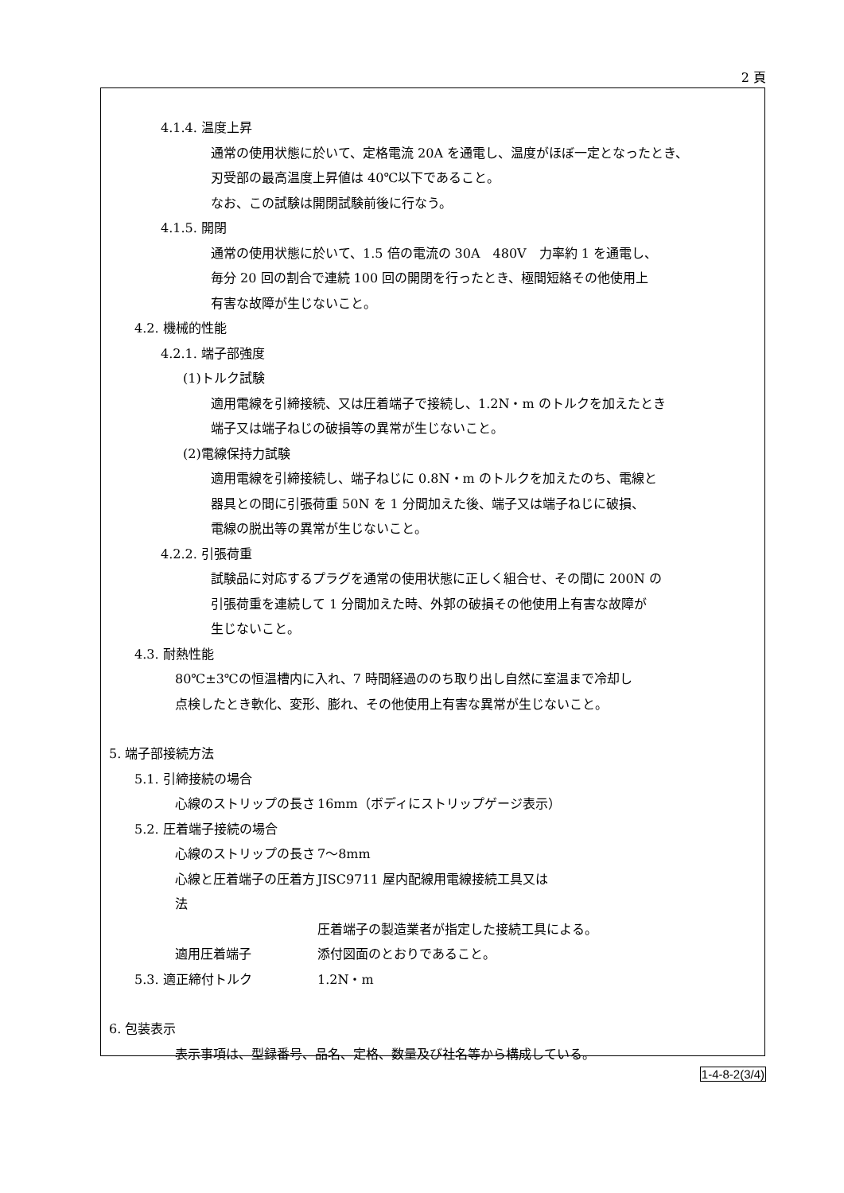2 頁
4.1.4. 温度上昇
通常の使用状態に於いて、定格電流 20A を通電し、温度がほぼ一定となったとき、
刃受部の最高温度上昇値は 40℃以下であること。
なお、この試験は開閉試験前後に行なう。
4.1.5. 開閉
通常の使用状態に於いて、1.5 倍の電流の 30A　480V　力率約 1 を通電し、
毎分 20 回の割合で連続 100 回の開閉を行ったとき、極間短絡その他使用上
有害な故障が生じないこと。
4.2. 機械的性能
4.2.1. 端子部強度
(1)トルク試験
適用電線を引締接続、又は圧着端子で接続し、1.2N・m のトルクを加えたとき
端子又は端子ねじの破損等の異常が生じないこと。
(2)電線保持力試験
適用電線を引締接続し、端子ねじに 0.8N・m のトルクを加えたのち、電線と
器具との間に引張荷重 50N を 1 分間加えた後、端子又は端子ねじに破損、
電線の脱出等の異常が生じないこと。
4.2.2. 引張荷重
試験品に対応するプラグを通常の使用状態に正しく組合せ、その間に 200N の
引張荷重を連続して 1 分間加えた時、外郭の破損その他使用上有害な故障が
生じないこと。
4.3. 耐熱性能
80℃±3℃の恒温槽内に入れ、7 時間経過ののち取り出し自然に室温まで冷却し
点検したとき軟化、変形、膨れ、その他使用上有害な異常が生じないこと。
5. 端子部接続方法
5.1. 引締接続の場合
心線のストリップの長さ 16mm（ボディにストリップゲージ表示）
5.2. 圧着端子接続の場合
心線のストリップの長さ 7〜8mm
心線と圧着端子の圧着方法 JISC9711 屋内配線用電線接続工具又は
圧着端子の製造業者が指定した接続工具による。
適用圧着端子 添付図面のとおりであること。
5.3. 適正締付トルク 1.2N・m
6. 包装表示
表示事項は、型録番号、品名、定格、数量及び社名等から構成している。
1-4-8-2(3/4)